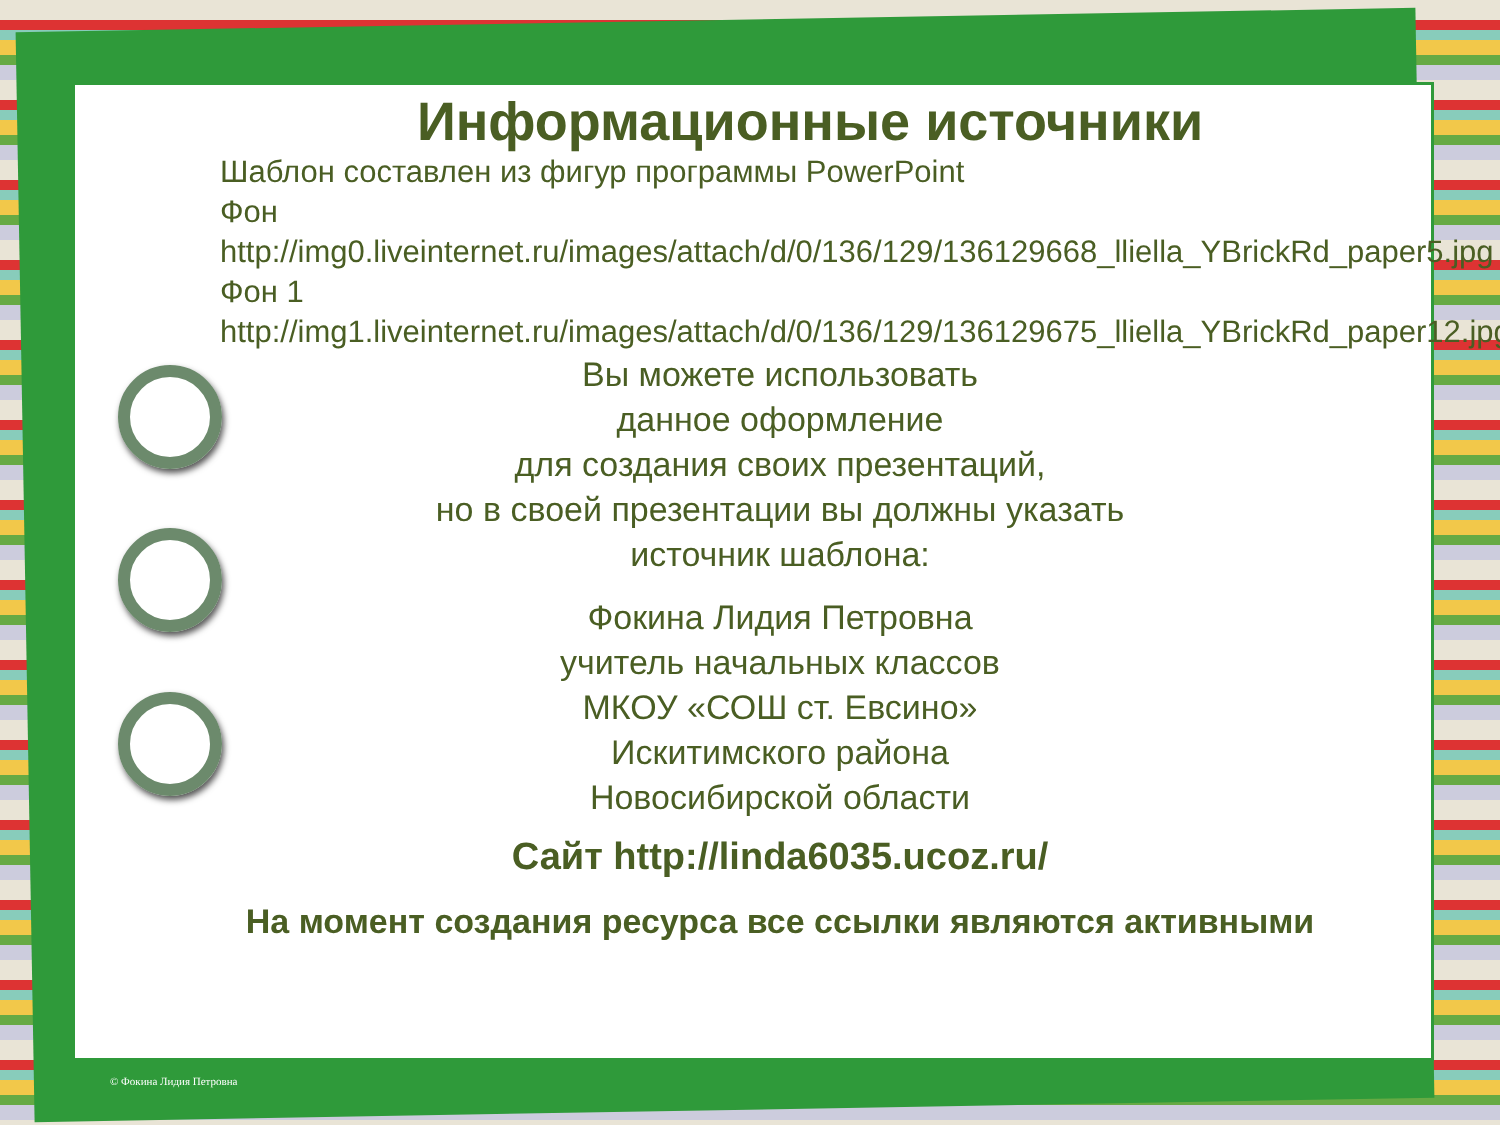Информационные источники
Шаблон составлен из фигур программы PowerPoint
Фон
http://img0.liveinternet.ru/images/attach/d/0/136/129/136129668_lliella_YBrickRd_paper5.jpg
Фон 1
http://img1.liveinternet.ru/images/attach/d/0/136/129/136129675_lliella_YBrickRd_paper12.jpg
Вы можете использовать
данное оформление
для создания своих презентаций,
но в своей презентации вы должны указать
источник шаблона:
Фокина Лидия Петровна
учитель начальных классов
МКОУ «СОШ ст. Евсино»
Искитимского района
Новосибирской области
Сайт http://linda6035.ucoz.ru/
На момент создания ресурса все ссылки являются активными
© Фокина Лидия Петровна